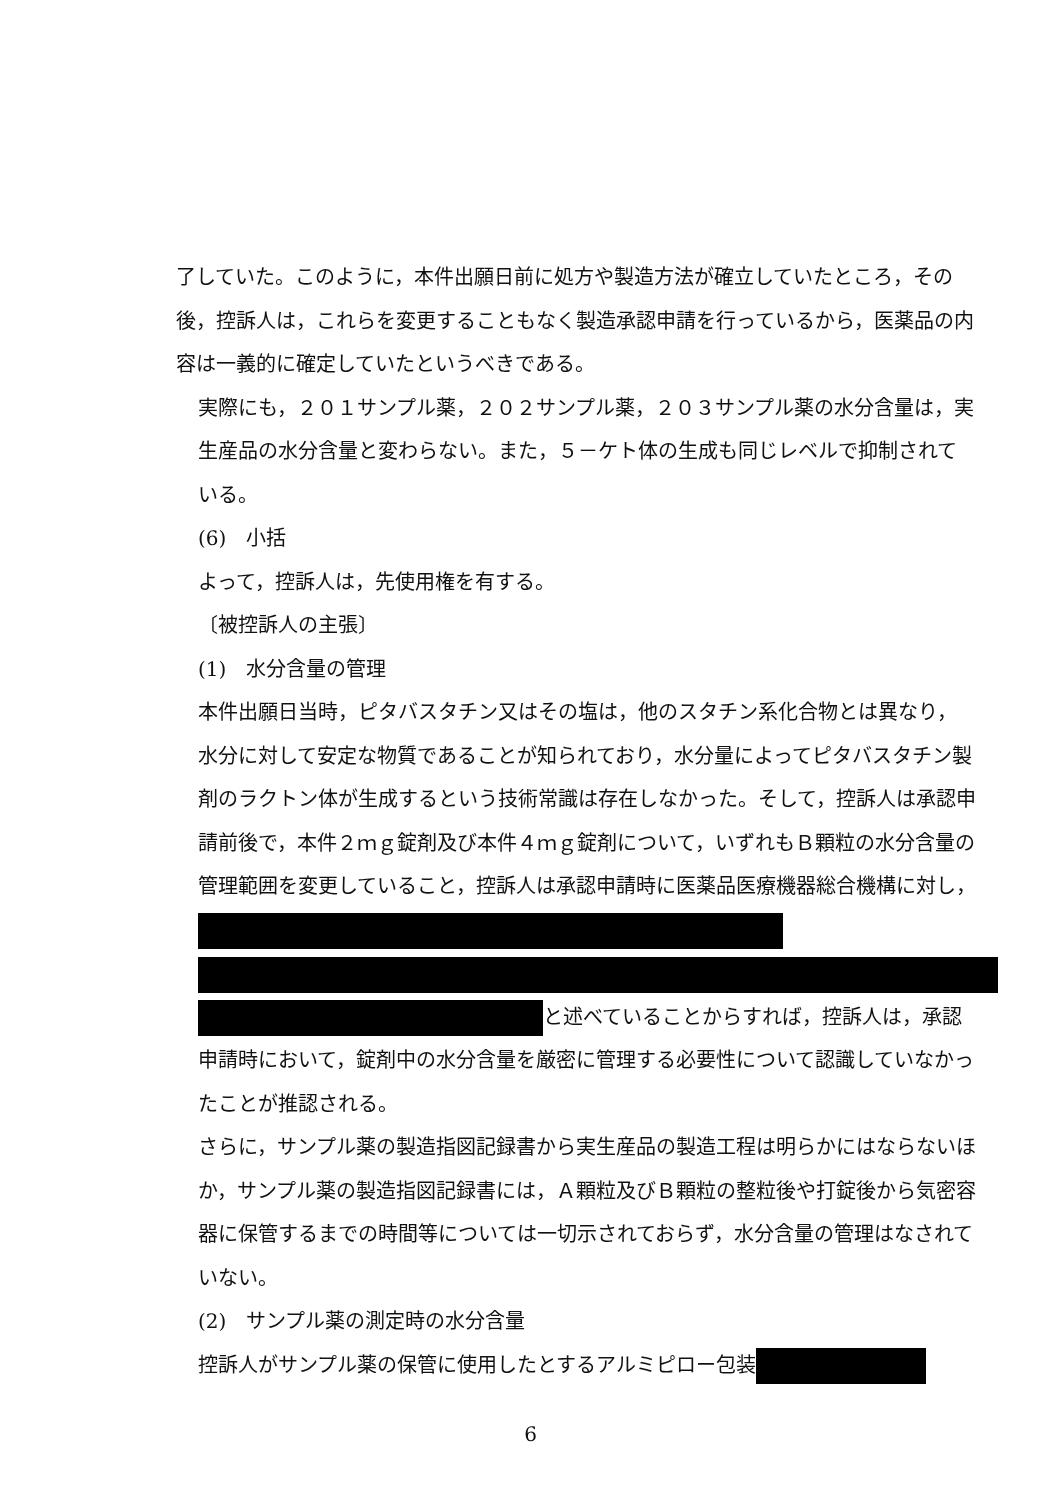了していた。このように，本件出願日前に処方や製造方法が確立していたところ，その後，控訴人は，これらを変更することもなく製造承認申請を行っているから，医薬品の内容は一義的に確定していたというべきである。
実際にも，２０１サンプル薬，２０２サンプル薬，２０３サンプル薬の水分含量は，実生産品の水分含量と変わらない。また，５－ケト体の生成も同じレベルで抑制されている。
(6)　小括
よって，控訴人は，先使用権を有する。
〔被控訴人の主張〕
(1)　水分含量の管理
本件出願日当時，ピタバスタチン又はその塩は，他のスタチン系化合物とは異なり，水分に対して安定な物質であることが知られており，水分量によってピタバスタチン製剤のラクトン体が生成するという技術常識は存在しなかった。そして，控訴人は承認申請前後で，本件２ｍｇ錠剤及び本件４ｍｇ錠剤について，いずれもＢ顆粒の水分含量の管理範囲を変更していること，控訴人は承認申請時に医薬品医療機器総合機構に対し， と述べていることからすれば，控訴人は，承認申請時において，錠剤中の水分含量を厳密に管理する必要性について認識していなかったことが推認される。
さらに，サンプル薬の製造指図記録書から実生産品の製造工程は明らかにはならないほか，サンプル薬の製造指図記録書には，Ａ顆粒及びＢ顆粒の整粒後や打錠後から気密容器に保管するまでの時間等については一切示されておらず，水分含量の管理はなされていない。
(2)　サンプル薬の測定時の水分含量
控訴人がサンプル薬の保管に使用したとするアルミピロー包装
6